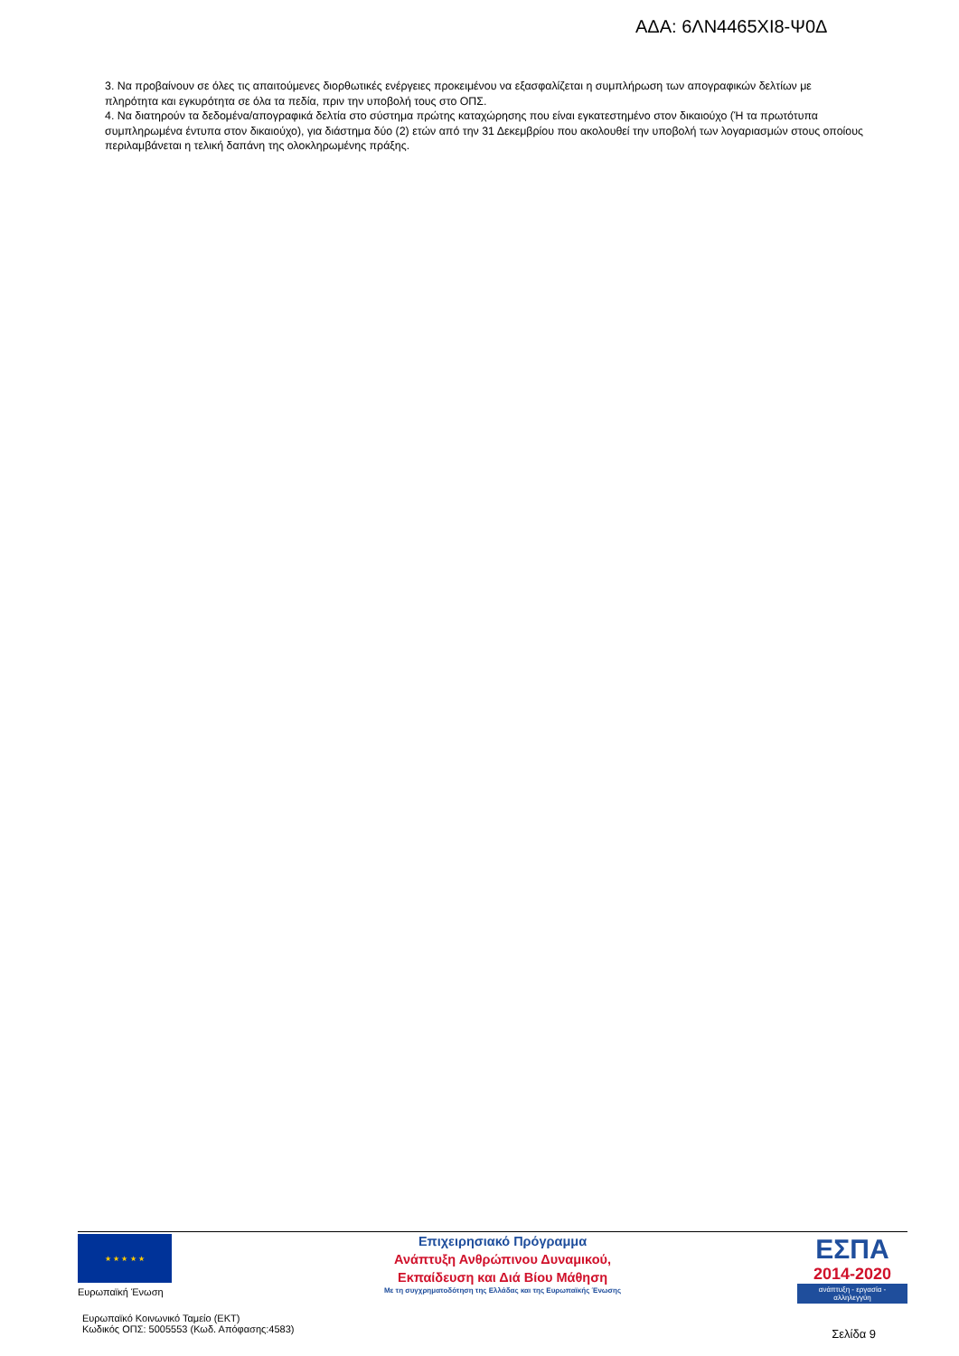ΑΔΑ: 6ΛΝ4465ΧΙ8-Ψ0Δ
3. Να προβαίνουν σε όλες τις απαιτούμενες διορθωτικές ενέργειες προκειμένου να εξασφαλίζεται η συμπλήρωση των απογραφικών δελτίων με πληρότητα και εγκυρότητα σε όλα τα πεδία, πριν την υποβολή τους στο ΟΠΣ.
4. Να διατηρούν τα δεδομένα/απογραφικά δελτία στο σύστημα πρώτης καταχώρησης που είναι εγκατεστημένο στον δικαιούχο (Ή τα πρωτότυπα συμπληρωμένα έντυπα στον δικαιούχο), για διάστημα δύο (2) ετών από την 31 Δεκεμβρίου που ακολουθεί την υποβολή των λογαριασμών στους οποίους περιλαμβάνεται η τελική δαπάνη της ολοκληρωμένης πράξης.
★ ★ ★ ★ ★
Ευρωπαϊκή Ένωση
Επιχειρησιακό Πρόγραμμα
Ανάπτυξη Ανθρώπινου Δυναμικού,
Εκπαίδευση και Διά Βίου Μάθηση
Με τη συγχρηματοδότηση της Ελλάδας και της Ευρωπαϊκής Ένωσης
ΕΣΠΑ
2014-2020
ανάπτυξη - εργασία - αλληλεγγύη
Ευρωπαϊκό Κοινωνικό Ταμείο (ΕΚΤ)
Κωδικός ΟΠΣ: 5005553 (Κωδ. Απόφασης:4583)
Σελίδα 9